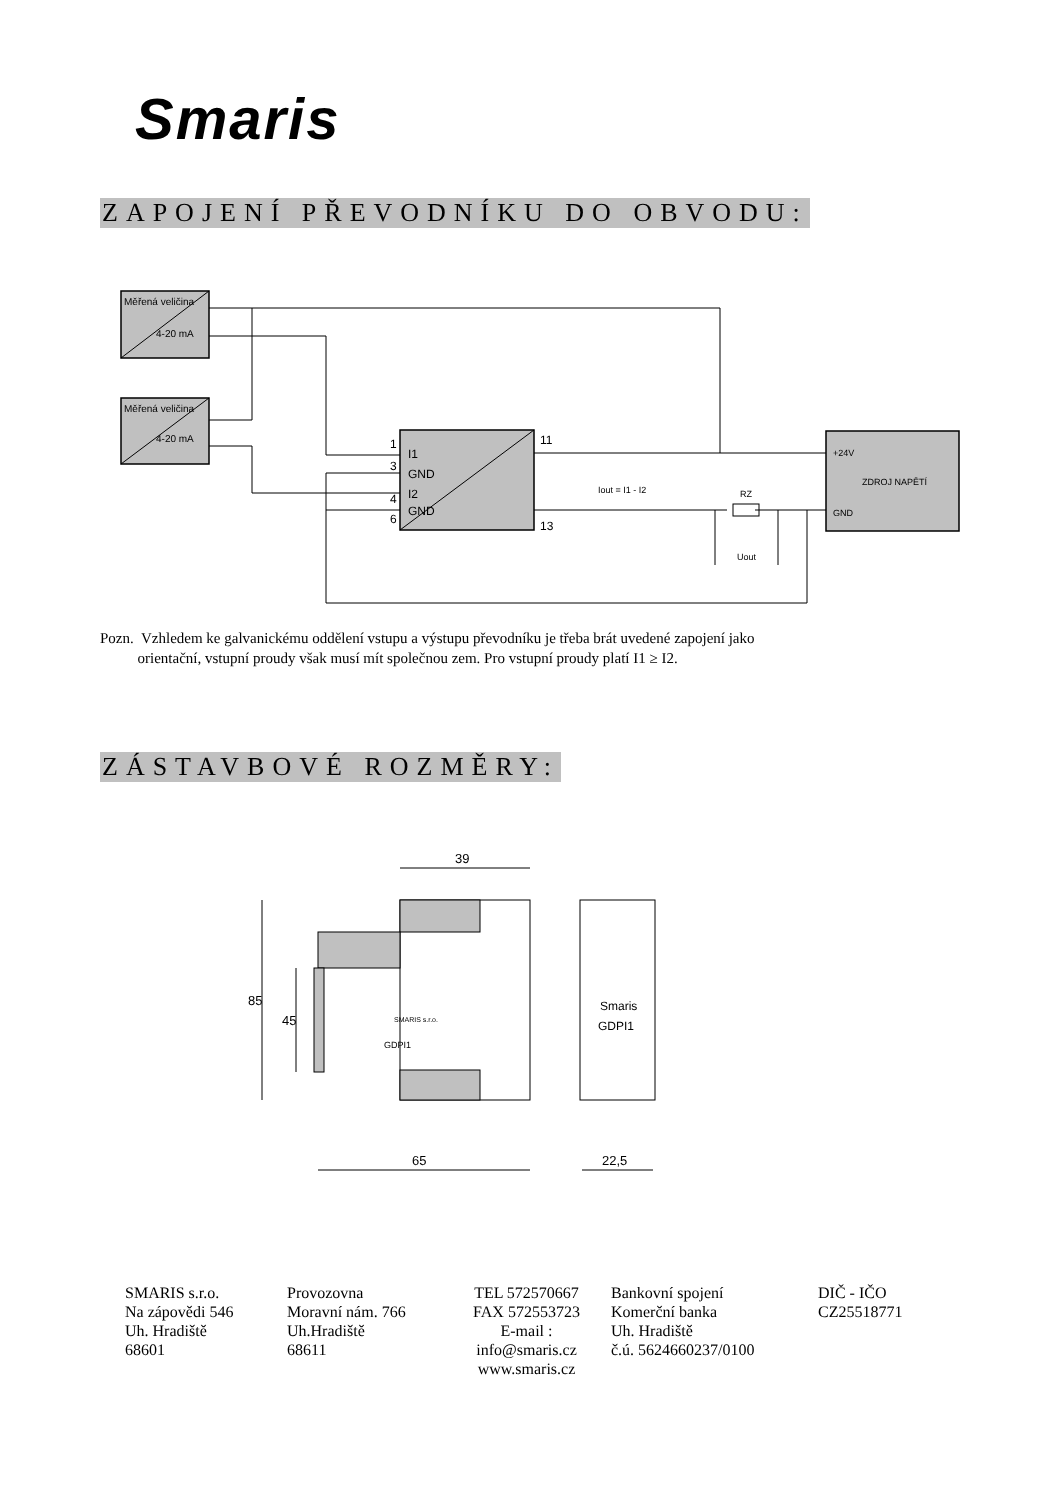Smaris
ZAPOJENÍ PŘEVODNÍKU DO OBVODU:
Měřená veličina
4-20 mA
Měřená veličina
4-20 mA
1
I1
3
GND
4
I2
6
GND
11
13
Iout = I1 - I2
RZ
+24V
ZDROJ NAPĚTÍ
GND
Uout
Pozn. Vzhledem ke galvanickému oddělení vstupu a výstupu převodníku je třeba brát uvedené zapojení jako
orientační, vstupní proudy však musí mít společnou zem. Pro vstupní proudy platí I1 ≥ I2.
ZÁSTAVBOVÉ ROZMĚRY:
39
65
22,5
85
45
SMARIS s.r.o.
GDPI1
Smaris
GDPI1
SMARIS s.r.o.
Na zápovědi 546
Uh. Hradiště
68601
Provozovna
Moravní nám. 766
Uh.Hradiště
68611
TEL 572570667
FAX 572553723
E-mail :
info@smaris.cz
www.smaris.cz
Bankovní spojení
Komerční banka
Uh. Hradiště
č.ú. 5624660237/0100
DIČ - IČO
CZ25518771